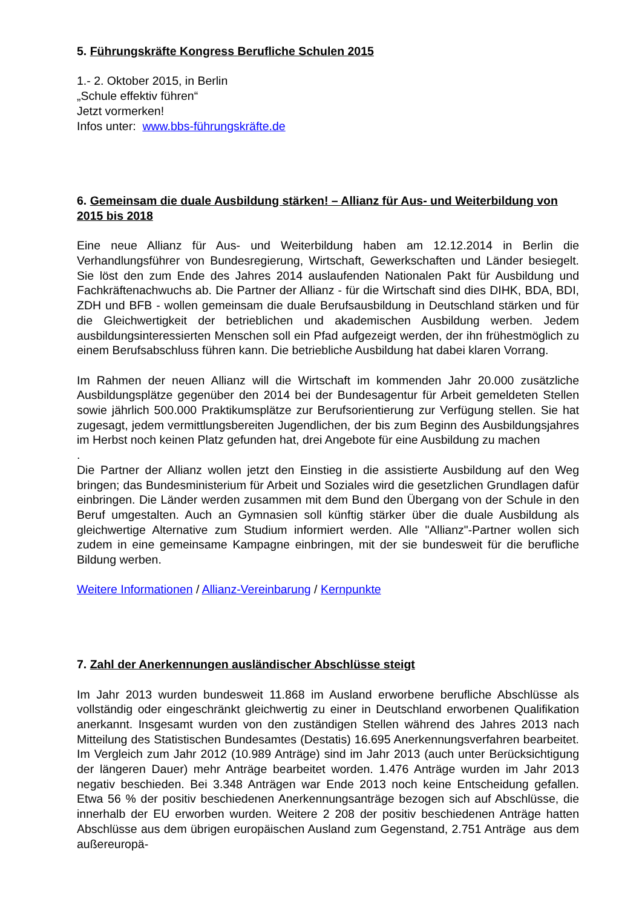5. Führungskräfte Kongress Berufliche Schulen 2015
1.- 2. Oktober 2015, in Berlin
„Schule effektiv führen“
Jetzt vormerken!
Infos unter: www.bbs-führungskräfte.de
6. Gemeinsam die duale Ausbildung stärken! – Allianz für Aus- und Weiterbildung von 2015 bis 2018
Eine neue Allianz für Aus- und Weiterbildung haben am 12.12.2014 in Berlin die Verhandlungsführer von Bundesregierung, Wirtschaft, Gewerkschaften und Länder besiegelt. Sie löst den zum Ende des Jahres 2014 auslaufenden Nationalen Pakt für Ausbildung und Fachkräftenachwuchs ab. Die Partner der Allianz - für die Wirtschaft sind dies DIHK, BDA, BDI, ZDH und BFB - wollen gemeinsam die duale Berufsausbildung in Deutschland stärken und für die Gleichwertigkeit der betrieblichen und akademischen Ausbildung werben. Jedem ausbildungsinteressierten Menschen soll ein Pfad aufgezeigt werden, der ihn frühestmöglich zu einem Berufsabschluss führen kann. Die betriebliche Ausbildung hat dabei klaren Vorrang.
Im Rahmen der neuen Allianz will die Wirtschaft im kommenden Jahr 20.000 zusätzliche Ausbildungsplätze gegenüber den 2014 bei der Bundesagentur für Arbeit gemeldeten Stellen sowie jährlich 500.000 Praktikumsplätze zur Berufsorientierung zur Verfügung stellen. Sie hat zugesagt, jedem vermittlungsbereiten Jugendlichen, der bis zum Beginn des Ausbildungsjahres im Herbst noch keinen Platz gefunden hat, drei Angebote für eine Ausbildung zu machen
.
Die Partner der Allianz wollen jetzt den Einstieg in die assistierte Ausbildung auf den Weg bringen; das Bundesministerium für Arbeit und Soziales wird die gesetzlichen Grundlagen dafür einbringen. Die Länder werden zusammen mit dem Bund den Übergang von der Schule in den Beruf umgestalten. Auch an Gymnasien soll künftig stärker über die duale Ausbildung als gleichwertige Alternative zum Studium informiert werden. Alle "Allianz"-Partner wollen sich zudem in eine gemeinsame Kampagne einbringen, mit der sie bundesweit für die berufliche Bildung werben.
Weitere Informationen / Allianz-Vereinbarung / Kernpunkte
7. Zahl der Anerkennungen ausländischer Abschlüsse steigt
Im Jahr 2013 wurden bundesweit 11.868 im Ausland erworbene berufliche Abschlüsse als vollständig oder eingeschränkt gleichwertig zu einer in Deutschland erworbenen Qualifikation anerkannt. Insgesamt wurden von den zuständigen Stellen während des Jahres 2013 nach Mitteilung des Statistischen Bundesamtes (Destatis) 16.695 Anerkennungsverfahren bearbeitet. Im Vergleich zum Jahr 2012 (10.989 Anträge) sind im Jahr 2013 (auch unter Berücksichtigung der längeren Dauer) mehr Anträge bearbeitet worden. 1.476 Anträge wurden im Jahr 2013 negativ beschieden. Bei 3.348 Anträgen war Ende 2013 noch keine Entscheidung gefallen. Etwa 56 % der positiv beschiedenen Anerkennungsanträge bezogen sich auf Abschlüsse, die innerhalb der EU erworben wurden. Weitere 2 208 der positiv beschiedenen Anträge hatten Abschlüsse aus dem übrigen europäischen Ausland zum Gegenstand, 2.751 Anträge aus dem außereuropä-